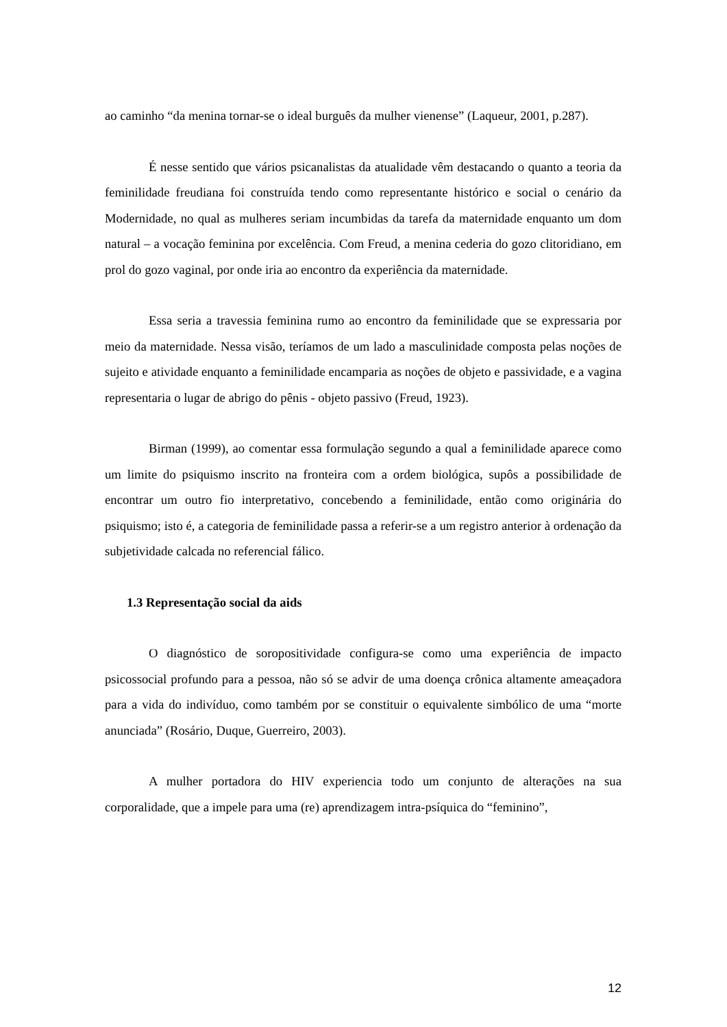ao caminho “da menina tornar-se o ideal burguês da mulher vienense” (Laqueur, 2001, p.287).
É nesse sentido que vários psicanalistas da atualidade vêm destacando o quanto a teoria da feminilidade freudiana foi construída tendo como representante histórico e social o cenário da Modernidade, no qual as mulheres seriam incumbidas da tarefa da maternidade enquanto um dom natural – a vocação feminina por excelência. Com Freud, a menina cederia do gozo clitoridiano, em prol do gozo vaginal, por onde iria ao encontro da experiência da maternidade.
Essa seria a travessia feminina rumo ao encontro da feminilidade que se expressaria por meio da maternidade. Nessa visão, teríamos de um lado a masculinidade composta pelas noções de sujeito e atividade enquanto a feminilidade encamparia as noções de objeto e passividade, e a vagina representaria o lugar de abrigo do pênis - objeto passivo (Freud, 1923).
Birman (1999), ao comentar essa formulação segundo a qual a feminilidade aparece como um limite do psiquismo inscrito na fronteira com a ordem biológica, supôs a possibilidade de encontrar um outro fio interpretativo, concebendo a feminilidade, então como originária do psiquismo; isto é, a categoria de feminilidade passa a referir-se a um registro anterior à ordenação da subjetividade calcada no referencial fálico.
1.3 Representação social da aids
O diagnóstico de soropositividade configura-se como uma experiência de impacto psicossocial profundo para a pessoa, não só se advir de uma doença crônica altamente ameaçadora para a vida do indivíduo, como também por se constituir o equivalente simbólico de uma “morte anunciada” (Rosário, Duque, Guerreiro, 2003).
A mulher portadora do HIV experiencia todo um conjunto de alterações na sua corporalidade, que a impele para uma (re) aprendizagem intra-psíquica do “feminino”,
12